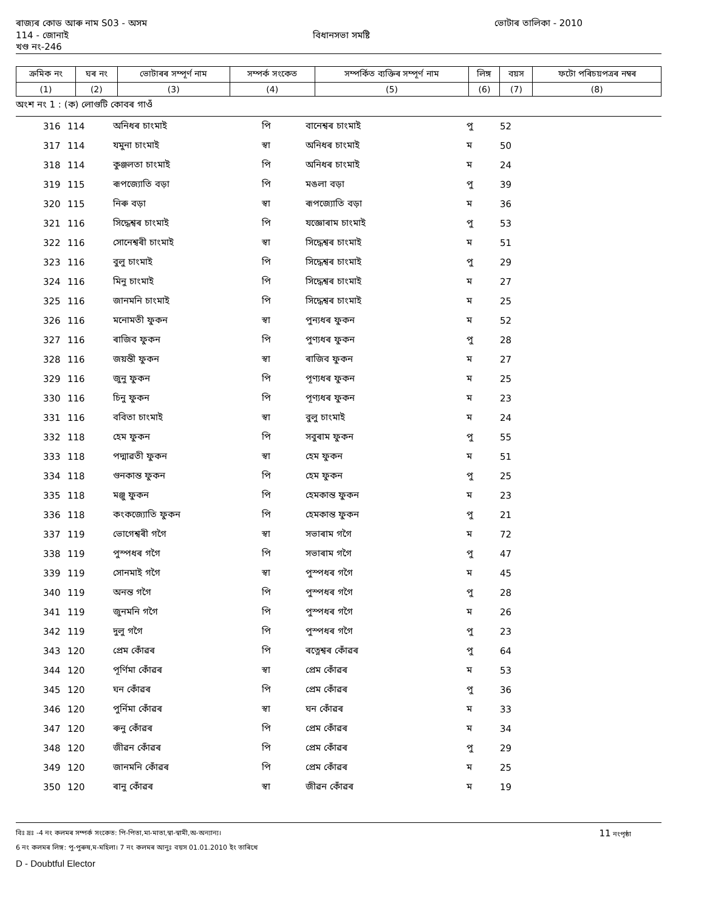ৰাজ্যৰ কোড আৰু নাম S03 - অসম ভোটাৰ তালিকা - 2010
114 - জোনাই বিধানসভা সমষ্টি
খণ্ড নং-246
| ক্রমিক নং | ঘৰ নং | ভোটাৰৰ সম্পূর্ণ নাম | সম্পর্ক সংকেত | সম্পর্কিত ব্যক্তিৰ সম্পূর্ণ নাম | লিঙ্গ | বয়স | ফটো পৰিচয়পত্রৰ নম্বৰ |
| --- | --- | --- | --- | --- | --- | --- | --- |
| (1) | (2) | (3) | (4) | (5) | (6) | (7) | (8) |
অংশ নং 1 : (ক) লোগুটি কোবৰ গাওঁ
| 316 | 114 | অনিধৰ চাংমাই | পি | বানেশ্বৰ চাংমাই | পু | 52 | |
| 317 | 114 | যমুনা চাংমাই | স্বা | অনিধৰ চাংমাই | ম | 50 | |
| 318 | 114 | কুঞ্জলতা চাংমাই | পি | অনিধৰ চাংমাই | ম | 24 | |
| 319 | 115 | ৰূপজ্যোতি বড়া | পি | মঙলা বড়া | পু | 39 | |
| 320 | 115 | নিৰু বড়া | স্বা | ৰূপজ্যোতি বড়া | ম | 36 | |
| 321 | 116 | সিদ্ধেশ্বৰ চাংমাই | পি | যজ্ঞোৰাম চাংমাই | পু | 53 | |
| 322 | 116 | সোনেশ্বৰী চাংমাই | স্বা | সিদ্ধেশ্বৰ চাংমাই | ম | 51 | |
| 323 | 116 | বুলু চাংমাই | পি | সিদ্ধেশ্বৰ চাংমাই | পু | 29 | |
| 324 | 116 | মিনু চাংমাই | পি | সিদ্ধেশ্বৰ চাংমাই | ম | 27 | |
| 325 | 116 | জানমনি চাংমাই | পি | সিদ্ধেশ্বৰ চাংমাই | ম | 25 | |
| 326 | 116 | মনোমতী ফুকন | স্বা | পুন্যধৰ ফুকন | ম | 52 | |
| 327 | 116 | ৰাজিব ফুকন | পি | পুণ্যধৰ ফুকন | পু | 28 | |
| 328 | 116 | জয়ন্তী ফুকন | স্বা | ৰাজিব ফুকন | ম | 27 | |
| 329 | 116 | জুনু ফুকন | পি | পূণ্যধৰ ফুকন | ম | 25 | |
| 330 | 116 | চিনু ফুকন | পি | পূণ্যধৰ ফুকন | ম | 23 | |
| 331 | 116 | ববিতা চাংমাই | স্বা | বুলু চাংমাই | ম | 24 | |
| 332 | 118 | হেম ফুকন | পি | সবুৰাম ফুকন | পু | 55 | |
| 333 | 118 | পদ্মাৱতী ফুকন | স্বা | হেম ফুকন | ম | 51 | |
| 334 | 118 | গুনকান্ত ফুকন | পি | হেম ফুকন | পু | 25 | |
| 335 | 118 | মঞ্জু ফুকন | পি | হেমকান্ত ফুকন | ম | 23 | |
| 336 | 118 | কংকজ্যোতি ফুকন | পি | হেমকান্ত ফুকন | পু | 21 | |
| 337 | 119 | ভোগেশ্বৰী গগৈ | স্বা | সভাৰাম গগৈ | ম | 72 | |
| 338 | 119 | পুস্পধৰ গগৈ | পি | সভাৰাম গগৈ | পু | 47 | |
| 339 | 119 | সোনমাই গগৈ | স্বা | পুস্পধৰ গগৈ | ম | 45 | |
| 340 | 119 | অনন্ত গগৈ | পি | পুস্পধৰ গগৈ | পু | 28 | |
| 341 | 119 | জুনমনি গগৈ | পি | পুস্পধৰ গগৈ | ম | 26 | |
| 342 | 119 | দুলু গগৈ | পি | পুস্পধৰ গগৈ | পু | 23 | |
| 343 | 120 | প্রেম কোঁৱৰ | পি | ৰত্নেশ্বৰ কোঁৱৰ | পু | 64 | |
| 344 | 120 | পূর্ণিমা কোঁৱৰ | স্বা | প্রেম কোঁৱৰ | ম | 53 | |
| 345 | 120 | ঘন কোঁৱৰ | পি | প্রেম কোঁৱৰ | পু | 36 | |
| 346 | 120 | পুর্নিমা কোঁৱৰ | স্বা | ঘন কোঁৱৰ | ম | 33 | |
| 347 | 120 | ৰুনু কোঁৱৰ | পি | প্রেম কোঁৱৰ | ম | 34 | |
| 348 | 120 | জীৱন কোঁৱৰ | পি | প্রেম কোঁৱৰ | পু | 29 | |
| 349 | 120 | জানমনি কোঁৱৰ | পি | প্রেম কোঁৱৰ | ম | 25 | |
| 350 | 120 | ৰানু কোঁৱৰ | স্বা | জীৱন কোঁৱৰ | ম | 19 | |
বিঃ দ্রঃ -4 নং কলমৰ সম্পর্ক সংকেত: পি-পিতা,মা-মাতা,স্বা-স্বামী,অ-অন্যান্য। 11 নংপৃষ্ঠা
6 নং কলমৰ লিঙ্গ: পু-পুৰুষ,ম-মহিলা। 7 নং কলমৰ আনুঃ বয়স 01.01.2010 ইং তাৰিখে
D - Doubtful Elector